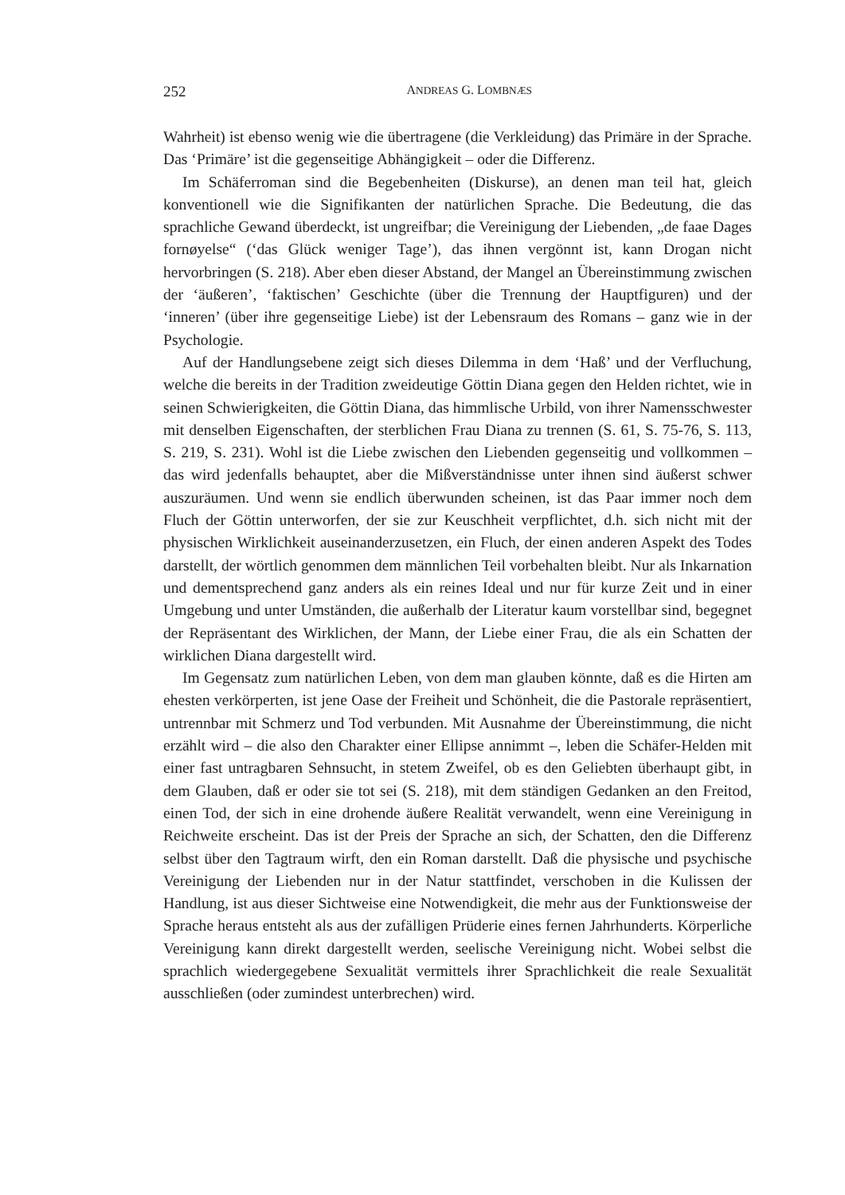252
ANDREAS G. LOMBNÆS
Wahrheit) ist ebenso wenig wie die übertragene (die Verkleidung) das Primäre in der Sprache. Das ‘Primäre’ ist die gegenseitige Abhängigkeit – oder die Differenz.
Im Schäferroman sind die Begebenheiten (Diskurse), an denen man teil hat, gleich konventionell wie die Signifikanten der natürlichen Sprache. Die Bedeutung, die das sprachliche Gewand überdeckt, ist ungreifbar; die Vereinigung der Lieben­den, „de faae Dages fornøyelse“ (‘das Glück weniger Tage’), das ihnen vergönnt ist, kann Drogan nicht hervorbringen (S. 218). Aber eben dieser Abstand, der Mangel an Übereinstimmung zwischen der ‘äußeren’, ‘faktischen’ Geschichte (über die Trennung der Hauptfiguren) und der ‘inneren’ (über ihre gegenseitige Liebe) ist der Lebensraum des Romans – ganz wie in der Psychologie.
Auf der Handlungsebene zeigt sich dieses Dilemma in dem ‘Haß’ und der Ver­fluchung, welche die bereits in der Tradition zweideutige Göttin Diana gegen den Helden richtet, wie in seinen Schwierigkeiten, die Göttin Diana, das himmlische Urbild, von ihrer Namensschwester mit denselben Eigenschaften, der sterblichen Frau Diana zu trennen (S. 61, S. 75-76, S. 113, S. 219, S. 231). Wohl ist die Liebe zwischen den Liebenden gegenseitig und vollkommen – das wird jedenfalls behauptet, aber die Mißverständnisse unter ihnen sind äußerst schwer auszuräumen. Und wenn sie endlich überwunden scheinen, ist das Paar immer noch dem Fluch der Göttin unterworfen, der sie zur Keuschheit verpflichtet, d.h. sich nicht mit der physi­schen Wirklichkeit auseinanderzusetzen, ein Fluch, der einen anderen Aspekt des Todes darstellt, der wörtlich genommen dem männlichen Teil vorbehalten bleibt. Nur als Inkarnation und dementsprechend ganz anders als ein reines Ideal und nur für kurze Zeit und in einer Umgebung und unter Umständen, die außerhalb der Lite­ratur kaum vorstellbar sind, begegnet der Repräsentant des Wirklichen, der Mann, der Liebe einer Frau, die als ein Schatten der wirklichen Diana dargestellt wird.
Im Gegensatz zum natürlichen Leben, von dem man glauben könnte, daß es die Hirten am ehesten verkörperten, ist jene Oase der Freiheit und Schönheit, die die Pastorale repräsentiert, untrennbar mit Schmerz und Tod verbunden. Mit Ausnahme der Übereinstimmung, die nicht erzählt wird – die also den Charakter einer Ellipse annimmt –, leben die Schäfer-Helden mit einer fast untragbaren Sehnsucht, in ste­tem Zweifel, ob es den Geliebten überhaupt gibt, in dem Glauben, daß er oder sie tot sei (S. 218), mit dem ständigen Gedanken an den Freitod, einen Tod, der sich in eine drohende äußere Realität verwandelt, wenn eine Vereinigung in Reichweite erscheint. Das ist der Preis der Sprache an sich, der Schatten, den die Differenz selbst über den Tagtraum wirft, den ein Roman darstellt. Daß die physische und psychische Vereinigung der Liebenden nur in der Natur stattfindet, verschoben in die Kulissen der Handlung, ist aus dieser Sichtweise eine Notwendigkeit, die mehr aus der Funktionsweise der Sprache heraus entsteht als aus der zufälligen Prüderie eines fernen Jahrhunderts. Körperliche Vereinigung kann direkt dargestellt werden, seelische Vereinigung nicht. Wobei selbst die sprachlich wiedergegebene Sexualität vermittels ihrer Sprachlichkeit die reale Sexualität ausschließen (oder zumindest unterbrechen) wird.